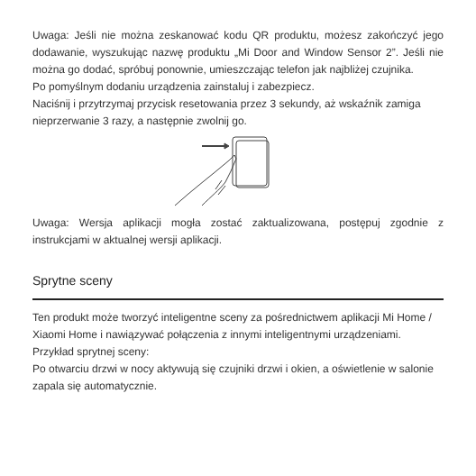Uwaga: Jeśli nie można zeskanować kodu QR produktu, możesz zakończyć jego dodawanie, wyszukując nazwę produktu „Mi Door and Window Sensor 2”. Jeśli nie można go dodać, spróbuj ponownie, umieszczając telefon jak najbliżej czujnika.
Po pomyślnym dodaniu urządzenia zainstaluj i zabezpiecz.
Naciśnij i przytrzymaj przycisk resetowania przez 3 sekundy, aż wskaźnik zamiga nieprzerwanie 3 razy, a następnie zwolnij go.
Uwaga: Wersja aplikacji mogła zostać zaktualizowana, postępuj zgodnie z instrukcjami w aktualnej wersji aplikacji.
Sprytne sceny
Ten produkt może tworzyć inteligentne sceny za pośrednictwem aplikacji Mi Home / Xiaomi Home i nawiązywać połączenia z innymi inteligentnymi urządzeniami.
Przykład sprytnej sceny:
Po otwarciu drzwi w nocy aktywują się czujniki drzwi i okien, a oświetlenie w salonie zapala się automatycznie.